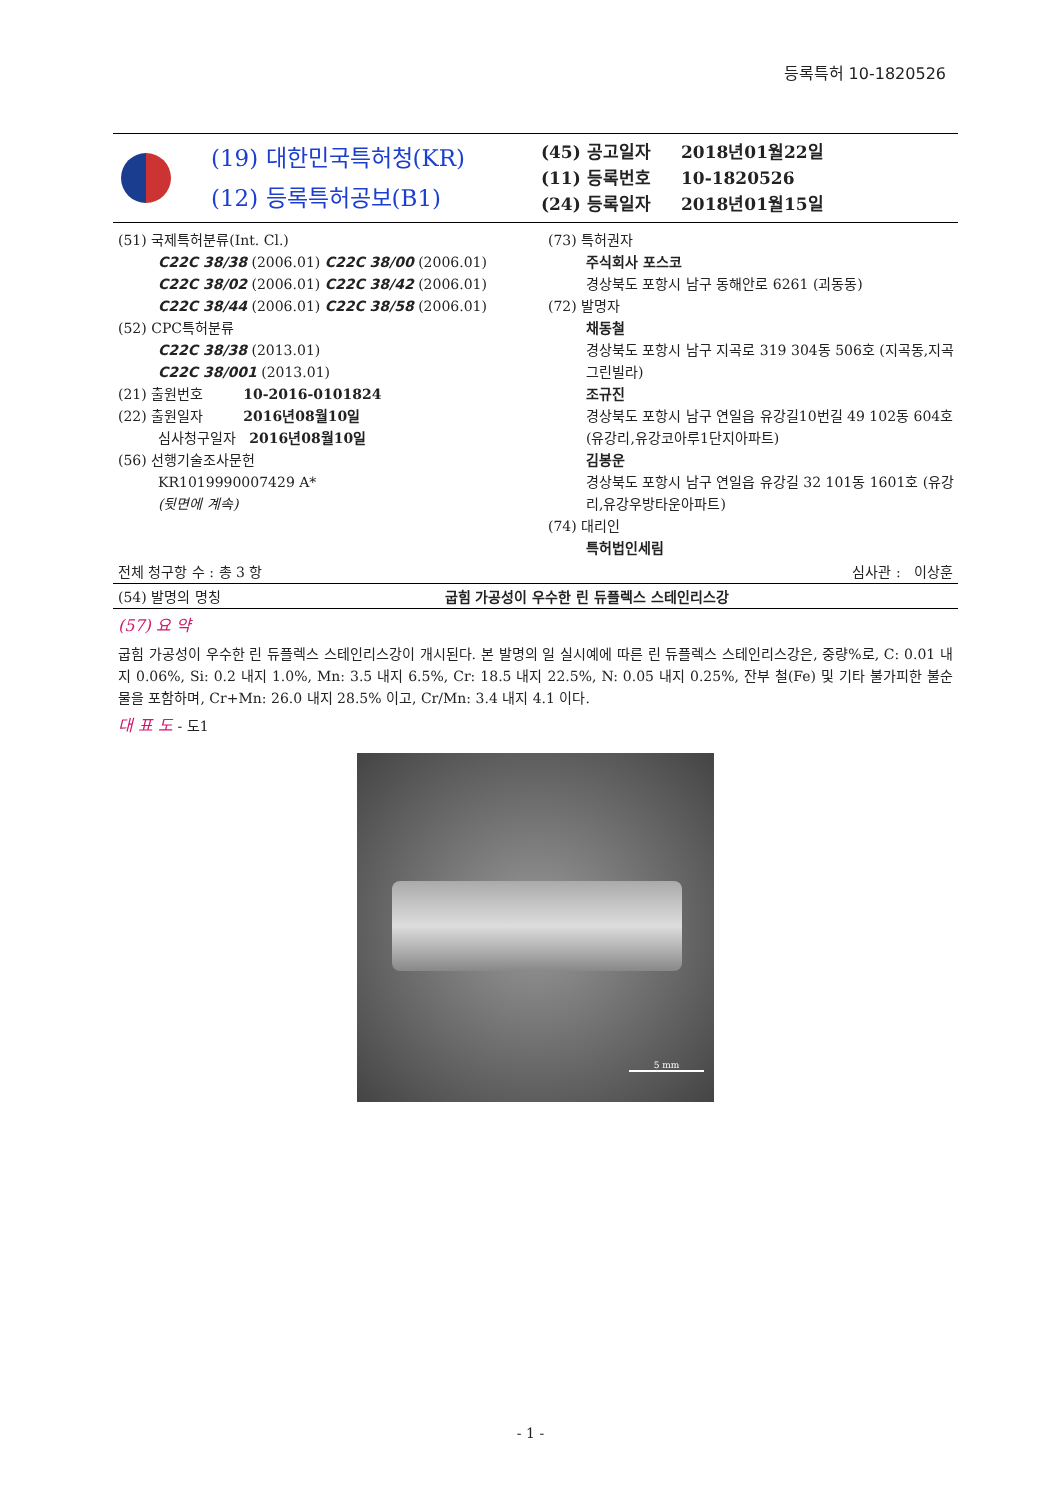등록특허 10-1820526
(19) 대한민국특허청(KR)
(12) 등록특허공보(B1)
(45) 공고일자 2018년01월22일
(11) 등록번호 10-1820526
(24) 등록일자 2018년01월15일
(51) 국제특허분류(Int. Cl.)
C22C 38/38 (2006.01) C22C 38/00 (2006.01)
C22C 38/02 (2006.01) C22C 38/42 (2006.01)
C22C 38/44 (2006.01) C22C 38/58 (2006.01)
(52) CPC특허분류
C22C 38/38 (2013.01)
C22C 38/001 (2013.01)
(21) 출원번호 10-2016-0101824
(22) 출원일자 2016년08월10일
심사청구일자 2016년08월10일
(56) 선행기술조사문헌
KR1019990007429 A*
(뒷면에 계속)
(73) 특허권자
주식회사 포스코
경상북도 포항시 남구 동해안로 6261 (괴동동)
(72) 발명자
채동철
경상북도 포항시 남구 지곡로 319 304동 506호 (지곡동,지곡그린빌라)
조규진
경상북도 포항시 남구 연일읍 유강길10번길 49 102동 604호 (유강리,유강코아루1단지아파트)
김봉운
경상북도 포항시 남구 연일읍 유강길 32 101동 1601호 (유강리,유강우방타운아파트)
(74) 대리인
특허법인세림
전체 청구항 수 : 총 3 항 심사관 : 이상훈
(54) 발명의 명칭 굽힘 가공성이 우수한 린 듀플렉스 스테인리스강
(57) 요 약
굽힘 가공성이 우수한 린 듀플렉스 스테인리스강이 개시된다. 본 발명의 일 실시예에 따른 린 듀플렉스 스테인리스강은, 중량%로, C: 0.01 내지 0.06%, Si: 0.2 내지 1.0%, Mn: 3.5 내지 6.5%, Cr: 18.5 내지 22.5%, N: 0.05 내지 0.25%, 잔부 철(Fe) 및 기타 불가피한 불순물을 포함하며, Cr+Mn: 26.0 내지 28.5% 이고, Cr/Mn: 3.4 내지 4.1 이다.
대 표 도 - 도1
5 mm
- 1 -